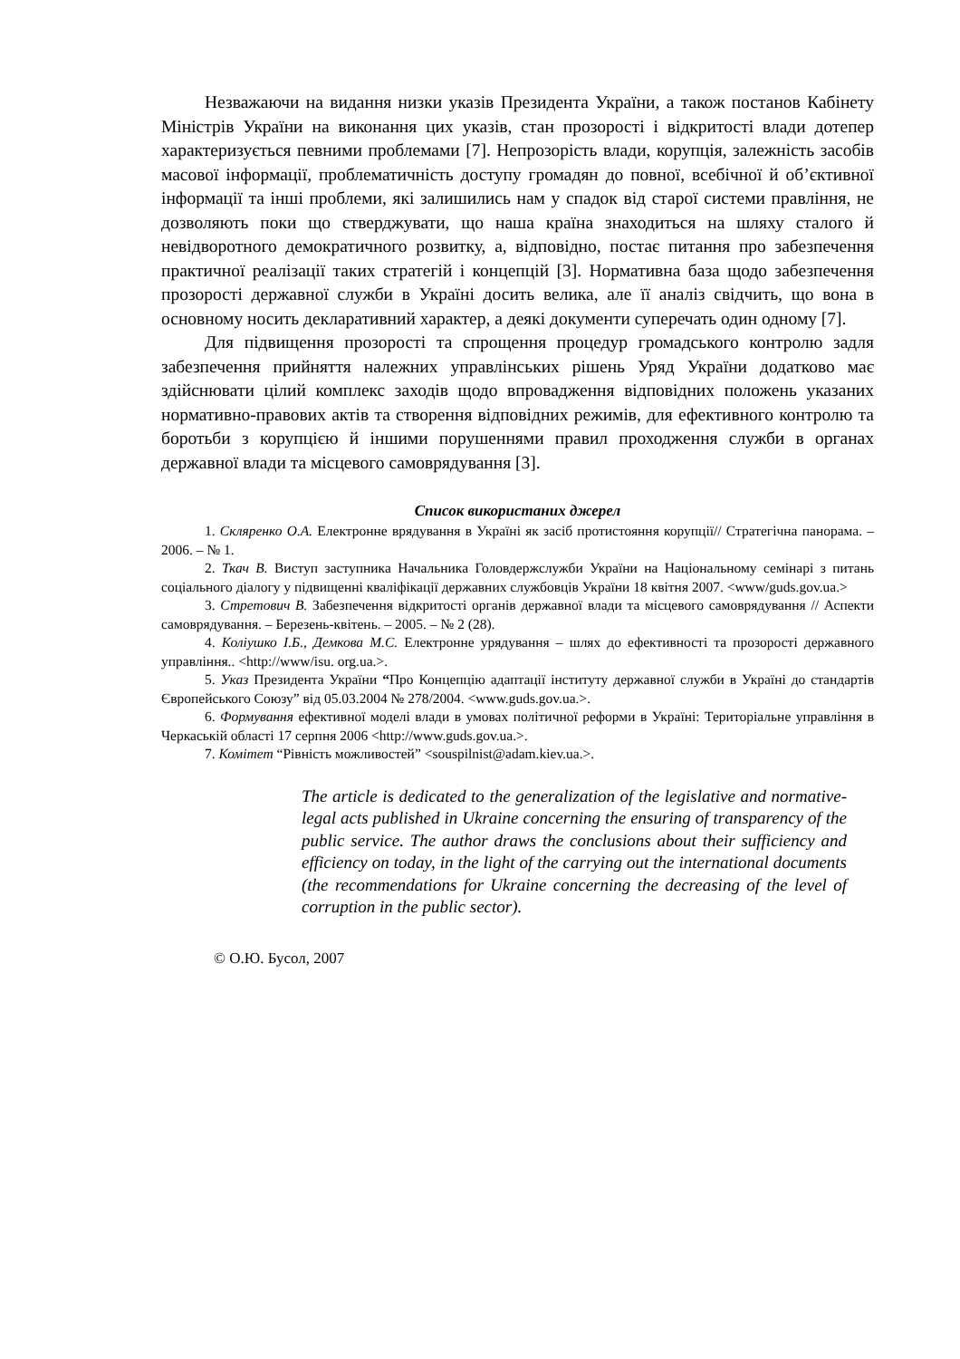Незважаючи на видання низки указів Президента України, а також постанов Кабінету Міністрів України на виконання цих указів, стан прозорості і відкритості влади дотепер характеризується певними проблемами [7]. Непрозорість влади, корупція, залежність засобів масової інформації, проблематичність доступу громадян до повної, всебічної й об’єктивної інформації та інші проблеми, які залишились нам у спадок від старої системи правління, не дозволяють поки що стверджувати, що наша країна знаходиться на шляху сталого й невідворотного демократичного розвитку, а, відповідно, постає питання про забезпечення практичної реалізації таких стратегій і концепцій [3]. Нормативна база щодо забезпечення прозорості державної служби в Україні досить велика, але її аналіз свідчить, що вона в основному носить декларативний характер, а деякі документи суперечать один одному [7].
Для підвищення прозорості та спрощення процедур громадського контролю задля забезпечення прийняття належних управлінських рішень Уряд України додатково має здійснювати цілий комплекс заходів щодо впровадження відповідних положень указаних нормативно-правових актів та створення відповідних режимів, для ефективного контролю та боротьби з корупцією й іншими порушеннями правил проходження служби в органах державної влади та місцевого самоврядування [3].
Список використаних джерел
1. Скляренко О.А. Електронне врядування в Україні як засіб протистояння корупції// Стратегічна панорама. – 2006. – № 1.
2. Ткач В. Виступ заступника Начальника Головдержслужби України на Національному семінарі з питань соціального діалогу у підвищенні кваліфікації державних службовців України 18 квітня 2007. <www/guds.gov.ua.>
3. Стретович В. Забезпечення відкритості органів державної влади та місцевого самоврядування // Аспекти самоврядування. – Березень-квітень. – 2005. – № 2 (28).
4. Коліушко І.Б., Демкова М.С. Електронне урядування – шлях до ефективності та прозорості державного управління.. <http://www/isu. org.ua.>.
5. Указ Президента України “Про Концепцію адаптації інституту державної служби в Україні до стандартів Європейського Союзу” від 05.03.2004 № 278/2004. <www.guds.gov.ua.>.
6. Формування ефективної моделі влади в умовах політичної реформи в Україні: Територіальне управління в Черкаській області 17 серпня 2006 <http://www.guds.gov.ua.>.
7. Комітет “Рівність можливостей” <souspilnist@adam.kiev.ua.>.
The article is dedicated to the generalization of the legislative and normative-legal acts published in Ukraine concerning the ensuring of transparency of the public service. The author draws the conclusions about their sufficiency and efficiency on today, in the light of the carrying out the international documents (the recommendations for Ukraine concerning the decreasing of the level of corruption in the public sector).
© О.Ю. Бусол, 2007